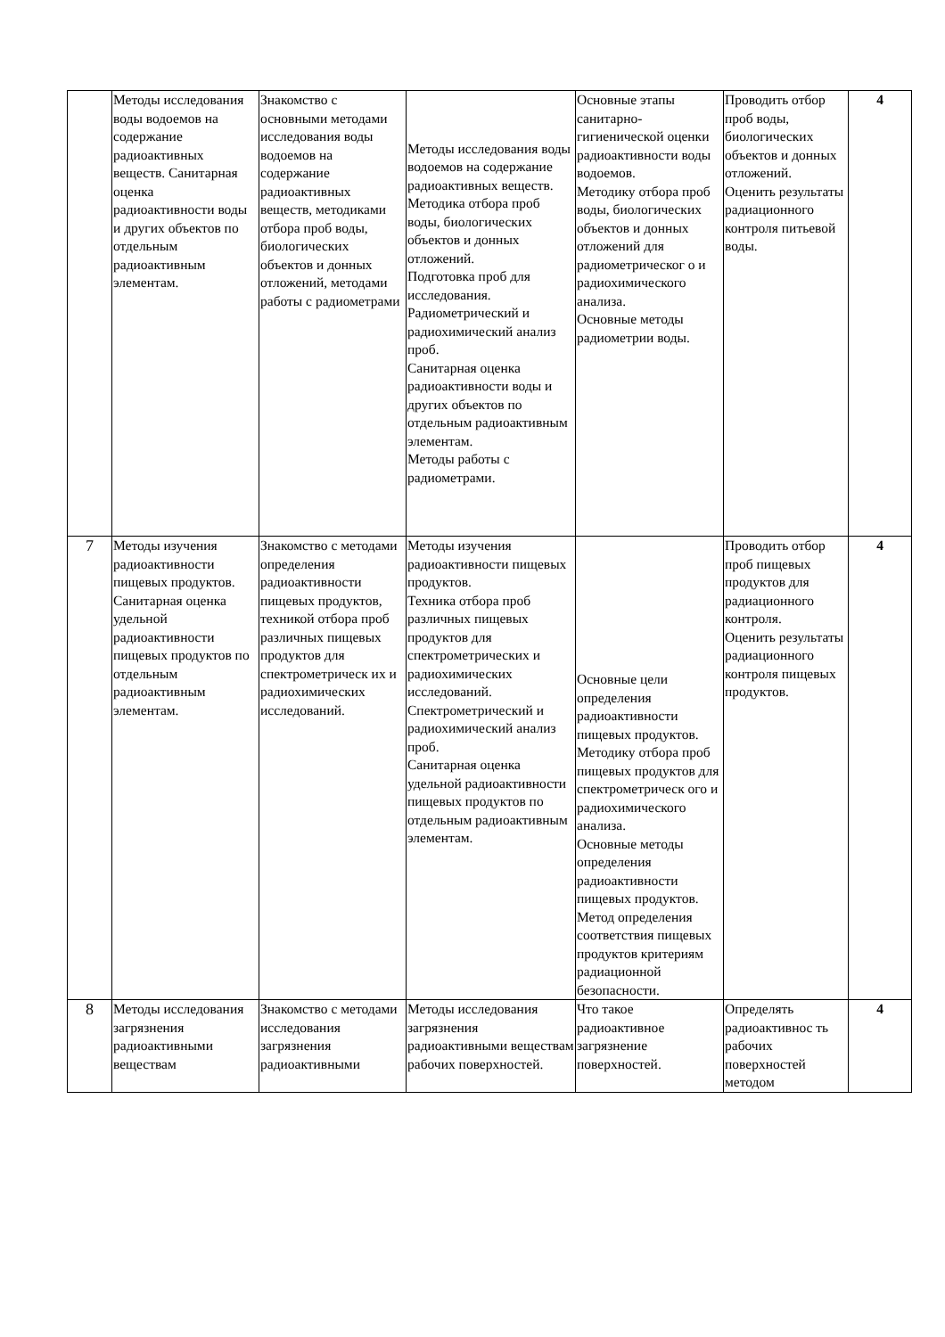| | Методы исследования воды водоемов на содержание радиоактивных веществ. Санитарная оценка радиоактивности воды и других объектов по отдельным радиоактивным элементам. | Знакомство с основными методами исследования воды водоемов на содержание радиоактивных веществ, методиками отбора проб воды, биологических объектов и донных отложений, методами работы с радиометрами | Методы исследования воды водоемов на содержание радиоактивных веществ. Методика отбора проб воды, биологических объектов и донных отложений. Подготовка проб для исследования. Радиометрический и радиохимический анализ проб. Санитарная оценка радиоактивности воды и других объектов по отдельным радиоактивным элементам. Методы работы с радиометрами. | Основные этапы санитарно-гигиенической оценки радиоактивности воды водоемов. Методику отбора проб воды, биологических объектов и донных отложений для радиометрическог о и радиохимического анализа. Основные методы радиометрии воды. | Проводить отбор проб воды, биологических объектов и донных отложений. Оценить результаты радиационного контроля питьевой воды. | 4 |
| 7 | Методы изучения радиоактивности пищевых продуктов. Санитарная оценка удельной радиоактивности пищевых продуктов по отдельным радиоактивным элементам. | Знакомство с методами определения радиоактивности пищевых продуктов, техникой отбора проб различных пищевых продуктов для спектрометрическ их и радиохимических исследований. | Методы изучения радиоактивности пищевых продуктов. Техника отбора проб различных пищевых продуктов для спектрометрических и радиохимических исследований. Спектрометрический и радиохимический анализ проб. Санитарная оценка удельной радиоактивности пищевых продуктов по отдельным радиоактивным элементам. | Основные цели определения радиоактивности пищевых продуктов. Методику отбора проб пищевых продуктов для спектрометрическ ого и радиохимического анализа. Основные методы определения радиоактивности пищевых продуктов. Метод определения соответствия пищевых продуктов критериям радиационной безопасности. | Проводить отбор проб пищевых продуктов для радиационного контроля. Оценить результаты радиационного контроля пищевых продуктов. | 4 |
| 8 | Методы исследования загрязнения радиоактивными веществам | Знакомство с методами исследования загрязнения радиоактивными | Методы исследования загрязнения радиоактивными веществам рабочих поверхностей. | Что такое радиоактивное загрязнение поверхностей. | Определять радиоактивнос ть рабочих поверхностей методом | 4 |